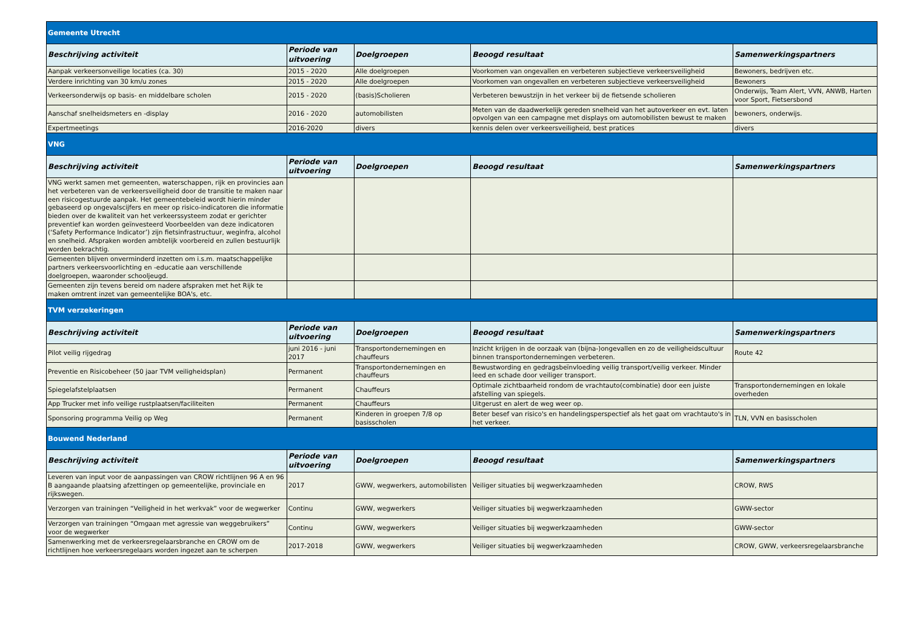| Gemeente Utrecht | | | | |
| Beschrijving activiteit | Periode van uitvoering | Doelgroepen | Beoogd resultaat | Samenwerkingspartners |
| Aanpak verkeersonveilige locaties (ca. 30) | 2015 - 2020 | Alle doelgroepen | Voorkomen van ongevallen en verbeteren subjectieve verkeersveiligheid | Bewoners, bedrijven etc. |
| Verdere inrichting van 30 km/u zones | 2015 - 2020 | Alle doelgroepen | Voorkomen van ongevallen en verbeteren subjectieve verkeersveiligheid | Bewoners |
| Verkeersonderwijs op basis- en middelbare scholen | 2015 - 2020 | (basis)Scholieren | Verbeteren bewustzijn in het verkeer bij de fietsende scholieren | Onderwijs, Team Alert, VVN, ANWB, Harten voor Sport, Fietsersbond |
| Aanschaf snelheidsmeters en -display | 2016 - 2020 | automobilisten | Meten van de daadwerkelijk gereden snelheid van het autoverkeer en evt. laten opvolgen van een campagne met displays om automobilisten bewust te maken | bewoners, onderwijs. |
| Expertmeetings | 2016-2020 | divers | kennis delen over verkeersveiligheid, best pratices | divers |
| VNG | | | | |
| Beschrijving activiteit | Periode van uitvoering | Doelgroepen | Beoogd resultaat | Samenwerkingspartners |
| VNG werkt samen met gemeenten, waterschappen, rijk en provincies aan het verbeteren van de verkeersveiligheid door de transitie te maken naar een risicogestuurde aanpak. Het gemeentebeleid wordt hierin minder gebaseerd op ongevalscijfers en meer op risico-indicatoren die informatie bieden over de kwaliteit van het verkeerssysteem zodat er gerichter preventief kan worden geïnvesteerd Voorbeelden van deze indicatoren (‘Safety Performance Indicator’) zijn fietsinfrastructuur, weginfra, alcohol en snelheid. Afspraken worden ambtelijk voorbereid en zullen bestuurlijk worden bekrachtig. | | | | |
| Gemeenten blijven onverminderd inzetten om i.s.m. maatschappelijke partners verkeersvoorlichting en -educatie aan verschillende doelgroepen, waaronder schooljeugd. | | | | |
| Gemeenten zijn tevens bereid om nadere afspraken met het Rijk te maken omtrent inzet van gemeentelijke BOA's, etc. | | | | |
| TVM verzekeringen | | | | |
| Beschrijving activiteit | Periode van uitvoering | Doelgroepen | Beoogd resultaat | Samenwerkingspartners |
| Pilot veilig rijgedrag | juni 2016 - juni 2017 | Transportondernemingen en chauffeurs | Inzicht krijgen in de oorzaak van (bijna-)ongevallen en zo de veiligheidscultuur binnen transportondernemingen verbeteren. | Route 42 |
| Preventie en Risicobeheer (50 jaar TVM veiligheidsplan) | Permanent | Transportondernemingen en chauffeurs | Bewustwording en gedragsbeïnvloeding veilig transport/veilig verkeer. Minder leed en schade door veiliger transport. | |
| Spiegelafstelplaatsen | Permanent | Chauffeurs | Optimale zichtbaarheid rondom de vrachtauto(combinatie) door een juiste afstelling van spiegels. | Transportondernemingen en lokale overheden |
| App Trucker met info veilige rustplaatsen/faciliteiten | Permanent | Chauffeurs | Uitgerust en alert de weg weer op. | |
| Sponsoring programma Veilig op Weg | Permanent | Kinderen in groepen 7/8 op basisscholen | Beter besef van risico's en handelingsperspectief als het gaat om vrachtauto's in het verkeer. | TLN, VVN en basisscholen |
| Bouwend Nederland | | | | |
| Beschrijving activiteit | Periode van uitvoering | Doelgroepen | Beoogd resultaat | Samenwerkingspartners |
| Leveren van input voor de aanpassingen van CROW richtlijnen 96 A en 96 B aangaande plaatsing afzettingen op gemeentelijke, provinciale en rijkswegen. | 2017 | GWW, wegwerkers, automobilisten | Veiliger situaties bij wegwerkzaamheden | CROW, RWS |
| Verzorgen van trainingen “Veiligheid in het werkvak” voor de wegwerker | Continu | GWW, wegwerkers | Veiliger situaties bij wegwerkzaamheden | GWW-sector |
| Verzorgen van trainingen “Omgaan met agressie van weggebruikers” voor de wegwerker | Continu | GWW, wegwerkers | Veiliger situaties bij wegwerkzaamheden | GWW-sector |
| Samenwerking met de verkeersregelaarsbranche en CROW om de richtlijnen hoe verkeersregelaars worden ingezet aan te scherpen | 2017-2018 | GWW, wegwerkers | Veiliger situaties bij wegwerkzaamheden | CROW, GWW, verkeersregelaarsbranche |